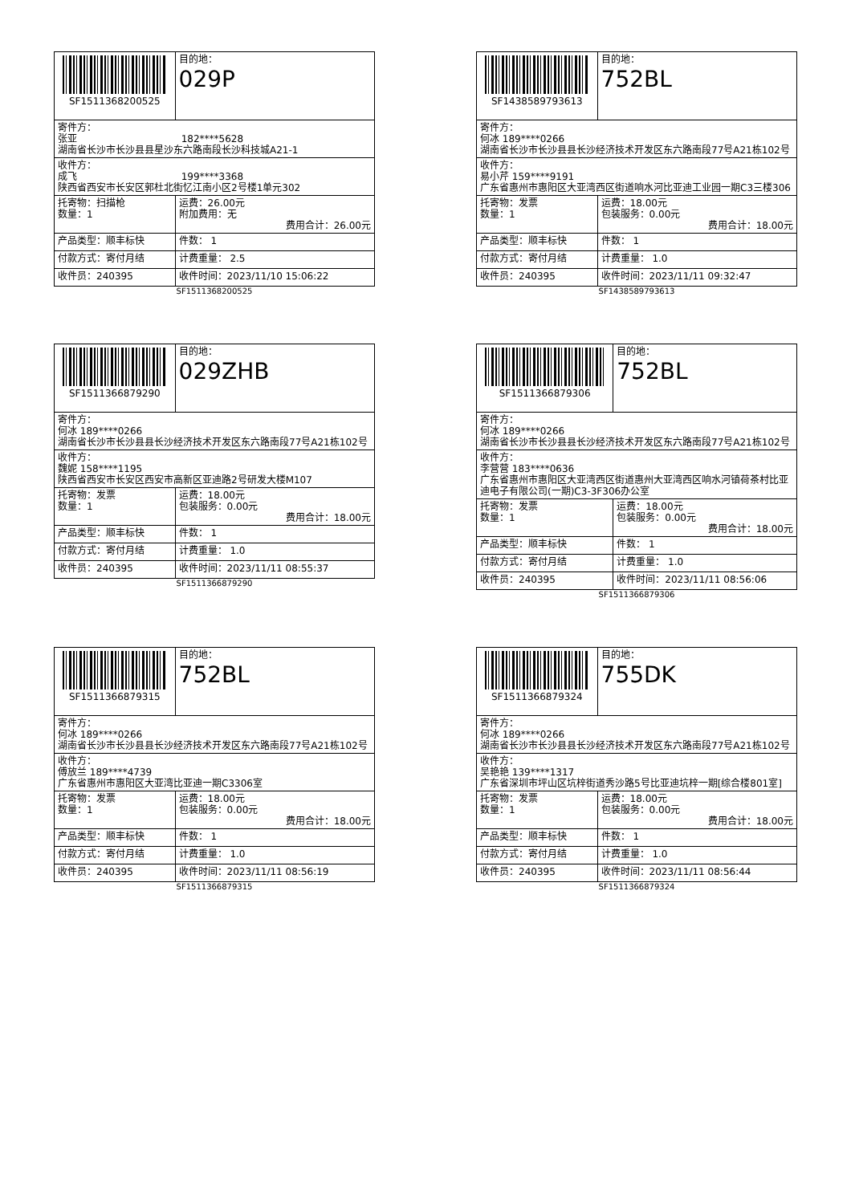| SF1511368200525 | | 目的地： 029P |
| 寄件方： 张亚 182****5628 湖南省长沙市长沙县县星沙东六路南段长沙科技城A21-1 | | |
| 收件方： 成飞 199****3368 陕西省西安市长安区郭杜北街忆江南小区2号楼1单元302 | | |
| 托寄物：扫描枪 数量：1 | 运费：26.00元 附加费用：无 费用合计：26.00元 | |
| 产品类型：顺丰标快 | 件数： 1 | |
| 付款方式：寄付月结 | 计费重量： 2.5 | |
| 收件员：240395 | 收件时间：2023/11/10 15:06:22 | |
SF1511368200525
| SF1438589793613 | | 目的地： 752BL |
| 寄件方： 何冰 189****0266 湖南省长沙市长沙县县长沙经济技术开发区东六路南段77号A21栋102号 | | |
| 收件方： 易小芹 159****9191 广东省惠州市惠阳区大亚湾西区街道响水河比亚迪工业园一期C3三楼306 | | |
| 托寄物：发票 数量：1 | 运费：18.00元 包装服务：0.00元 费用合计：18.00元 | |
| 产品类型：顺丰标快 | 件数： 1 | |
| 付款方式：寄付月结 | 计费重量： 1.0 | |
| 收件员：240395 | 收件时间：2023/11/11 09:32:47 | |
SF1438589793613
| SF1511366879290 | | 目的地： 029ZHB |
| 寄件方： 何冰 189****0266 湖南省长沙市长沙县县长沙经济技术开发区东六路南段77号A21栋102号 | | |
| 收件方： 魏妮 158****1195 陕西省西安市长安区西安市高新区亚迪路2号研发大楼M107 | | |
| 托寄物：发票 数量：1 | 运费：18.00元 包装服务：0.00元 费用合计：18.00元 | |
| 产品类型：顺丰标快 | 件数： 1 | |
| 付款方式：寄付月结 | 计费重量： 1.0 | |
| 收件员：240395 | 收件时间：2023/11/11 08:55:37 | |
SF1511366879290
| SF1511366879306 | | 目的地： 752BL |
| 寄件方： 何冰 189****0266 湖南省长沙市长沙县县长沙经济技术开发区东六路南段77号A21栋102号 | | |
| 收件方： 李营营 183****0636 广东省惠州市惠阳区大亚湾西区街道惠州大亚湾西区响水河镇荷茶村比亚迪电子有限公司(一期)C3-3F306办公室 | | |
| 托寄物：发票 数量：1 | 运费：18.00元 包装服务：0.00元 费用合计：18.00元 | |
| 产品类型：顺丰标快 | 件数： 1 | |
| 付款方式：寄付月结 | 计费重量： 1.0 | |
| 收件员：240395 | 收件时间：2023/11/11 08:56:06 | |
SF1511366879306
| SF1511366879315 | | 目的地： 752BL |
| 寄件方： 何冰 189****0266 湖南省长沙市长沙县县长沙经济技术开发区东六路南段77号A21栋102号 | | |
| 收件方： 傅放兰 189****4739 广东省惠州市惠阳区大亚湾比亚迪一期C3306室 | | |
| 托寄物：发票 数量：1 | 运费：18.00元 包装服务：0.00元 费用合计：18.00元 | |
| 产品类型：顺丰标快 | 件数： 1 | |
| 付款方式：寄付月结 | 计费重量： 1.0 | |
| 收件员：240395 | 收件时间：2023/11/11 08:56:19 | |
SF1511366879315
| SF1511366879324 | | 目的地： 755DK |
| 寄件方： 何冰 189****0266 湖南省长沙市长沙县县长沙经济技术开发区东六路南段77号A21栋102号 | | |
| 收件方： 吴艳艳 139****1317 广东省深圳市坪山区坑梓街道秀沙路5号比亚迪坑梓一期[综合楼801室] | | |
| 托寄物：发票 数量：1 | 运费：18.00元 包装服务：0.00元 费用合计：18.00元 | |
| 产品类型：顺丰标快 | 件数： 1 | |
| 付款方式：寄付月结 | 计费重量： 1.0 | |
| 收件员：240395 | 收件时间：2023/11/11 08:56:44 | |
SF1511366879324